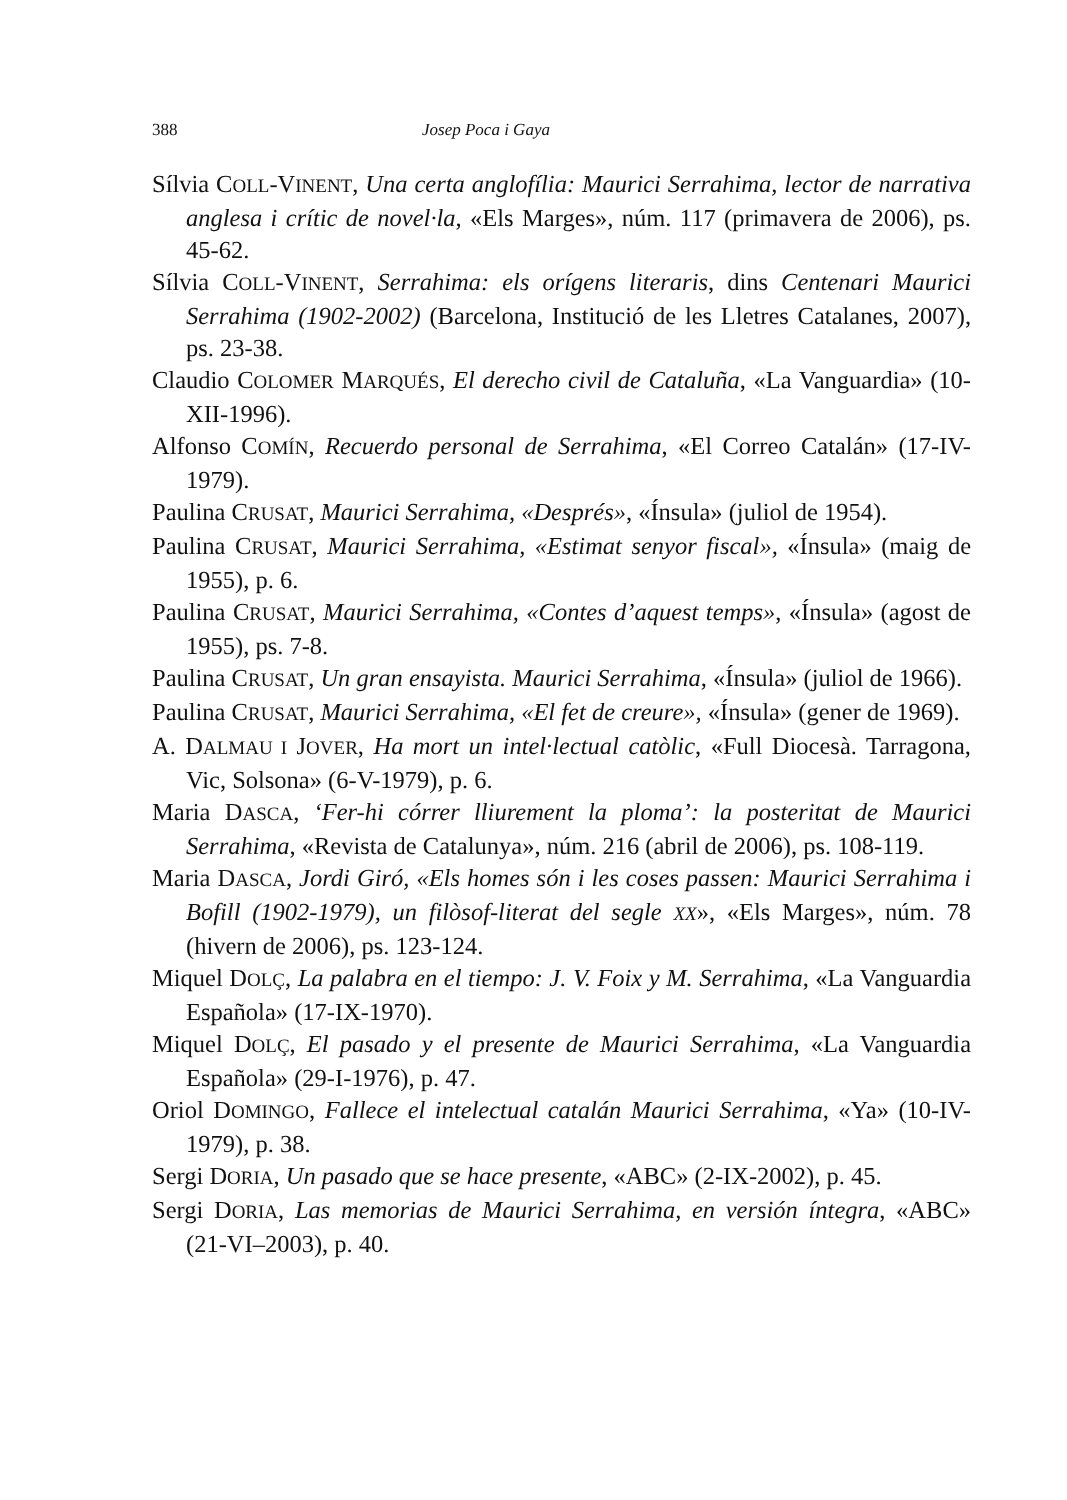388 Josep Poca i Gaya
Sílvia COLL-VINENT, Una certa anglofília: Maurici Serrahima, lector de narrativa anglesa i crític de novel·la, «Els Marges», núm. 117 (primavera de 2006), ps. 45-62.
Sílvia COLL-VINENT, Serrahima: els orígens literaris, dins Centenari Maurici Serrahima (1902-2002) (Barcelona, Institució de les Lletres Catalanes, 2007), ps. 23-38.
Claudio COLOMER MARQUÉS, El derecho civil de Cataluña, «La Vanguardia» (10-XII-1996).
Alfonso COMÍN, Recuerdo personal de Serrahima, «El Correo Catalán» (17-IV-1979).
Paulina CRUSAT, Maurici Serrahima, «Després», «Ínsula» (juliol de 1954).
Paulina CRUSAT, Maurici Serrahima, «Estimat senyor fiscal», «Ínsula» (maig de 1955), p. 6.
Paulina CRUSAT, Maurici Serrahima, «Contes d’aquest temps», «Ínsula» (agost de 1955), ps. 7-8.
Paulina CRUSAT, Un gran ensayista. Maurici Serrahima, «Ínsula» (juliol de 1966).
Paulina CRUSAT, Maurici Serrahima, «El fet de creure», «Ínsula» (gener de 1969).
A. DALMAU I JOVER, Ha mort un intel·lectual catòlic, «Full Diocesà. Tarragona, Vic, Solsona» (6-V-1979), p. 6.
Maria DASCA, ‘Fer-hi córrer lliurement la ploma’: la posteritat de Maurici Serrahima, «Revista de Catalunya», núm. 216 (abril de 2006), ps. 108-119.
Maria DASCA, Jordi Giró, «Els homes són i les coses passen: Maurici Serrahima i Bofill (1902-1979), un filòsof-literat del segle XX», «Els Marges», núm. 78 (hivern de 2006), ps. 123-124.
Miquel DOLÇ, La palabra en el tiempo: J. V. Foix y M. Serrahima, «La Vanguardia Española» (17-IX-1970).
Miquel DOLÇ, El pasado y el presente de Maurici Serrahima, «La Vanguardia Española» (29-I-1976), p. 47.
Oriol DOMINGO, Fallece el intelectual catalán Maurici Serrahima, «Ya» (10-IV-1979), p. 38.
Sergi DORIA, Un pasado que se hace presente, «ABC» (2-IX-2002), p. 45.
Sergi DORIA, Las memorias de Maurici Serrahima, en versión íntegra, «ABC» (21-VI–2003), p. 40.